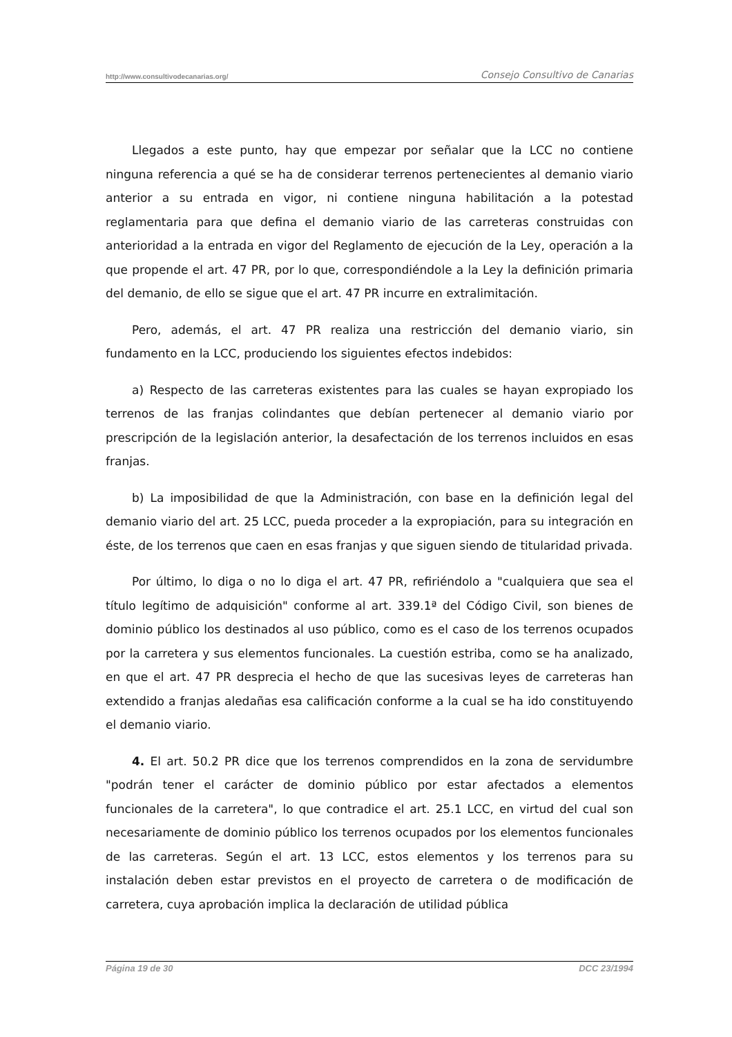http://www.consultivodecanarias.org/ Consejo Consultivo de Canarias
Llegados a este punto, hay que empezar por señalar que la LCC no contiene ninguna referencia a qué se ha de considerar terrenos pertenecientes al demanio viario anterior a su entrada en vigor, ni contiene ninguna habilitación a la potestad reglamentaria para que defina el demanio viario de las carreteras construidas con anterioridad a la entrada en vigor del Reglamento de ejecución de la Ley, operación a la que propende el art. 47 PR, por lo que, correspondiéndole a la Ley la definición primaria del demanio, de ello se sigue que el art. 47 PR incurre en extralimitación.
Pero, además, el art. 47 PR realiza una restricción del demanio viario, sin fundamento en la LCC, produciendo los siguientes efectos indebidos:
a) Respecto de las carreteras existentes para las cuales se hayan expropiado los terrenos de las franjas colindantes que debían pertenecer al demanio viario por prescripción de la legislación anterior, la desafectación de los terrenos incluidos en esas franjas.
b) La imposibilidad de que la Administración, con base en la definición legal del demanio viario del art. 25 LCC, pueda proceder a la expropiación, para su integración en éste, de los terrenos que caen en esas franjas y que siguen siendo de titularidad privada.
Por último, lo diga o no lo diga el art. 47 PR, refiriéndolo a "cualquiera que sea el título legítimo de adquisición" conforme al art. 339.1ª del Código Civil, son bienes de dominio público los destinados al uso público, como es el caso de los terrenos ocupados por la carretera y sus elementos funcionales. La cuestión estriba, como se ha analizado, en que el art. 47 PR desprecia el hecho de que las sucesivas leyes de carreteras han extendido a franjas aledañas esa calificación conforme a la cual se ha ido constituyendo el demanio viario.
4. El art. 50.2 PR dice que los terrenos comprendidos en la zona de servidumbre "podrán tener el carácter de dominio público por estar afectados a elementos funcionales de la carretera", lo que contradice el art. 25.1 LCC, en virtud del cual son necesariamente de dominio público los terrenos ocupados por los elementos funcionales de las carreteras. Según el art. 13 LCC, estos elementos y los terrenos para su instalación deben estar previstos en el proyecto de carretera o de modificación de carretera, cuya aprobación implica la declaración de utilidad pública
Página 19 de 30 DCC 23/1994